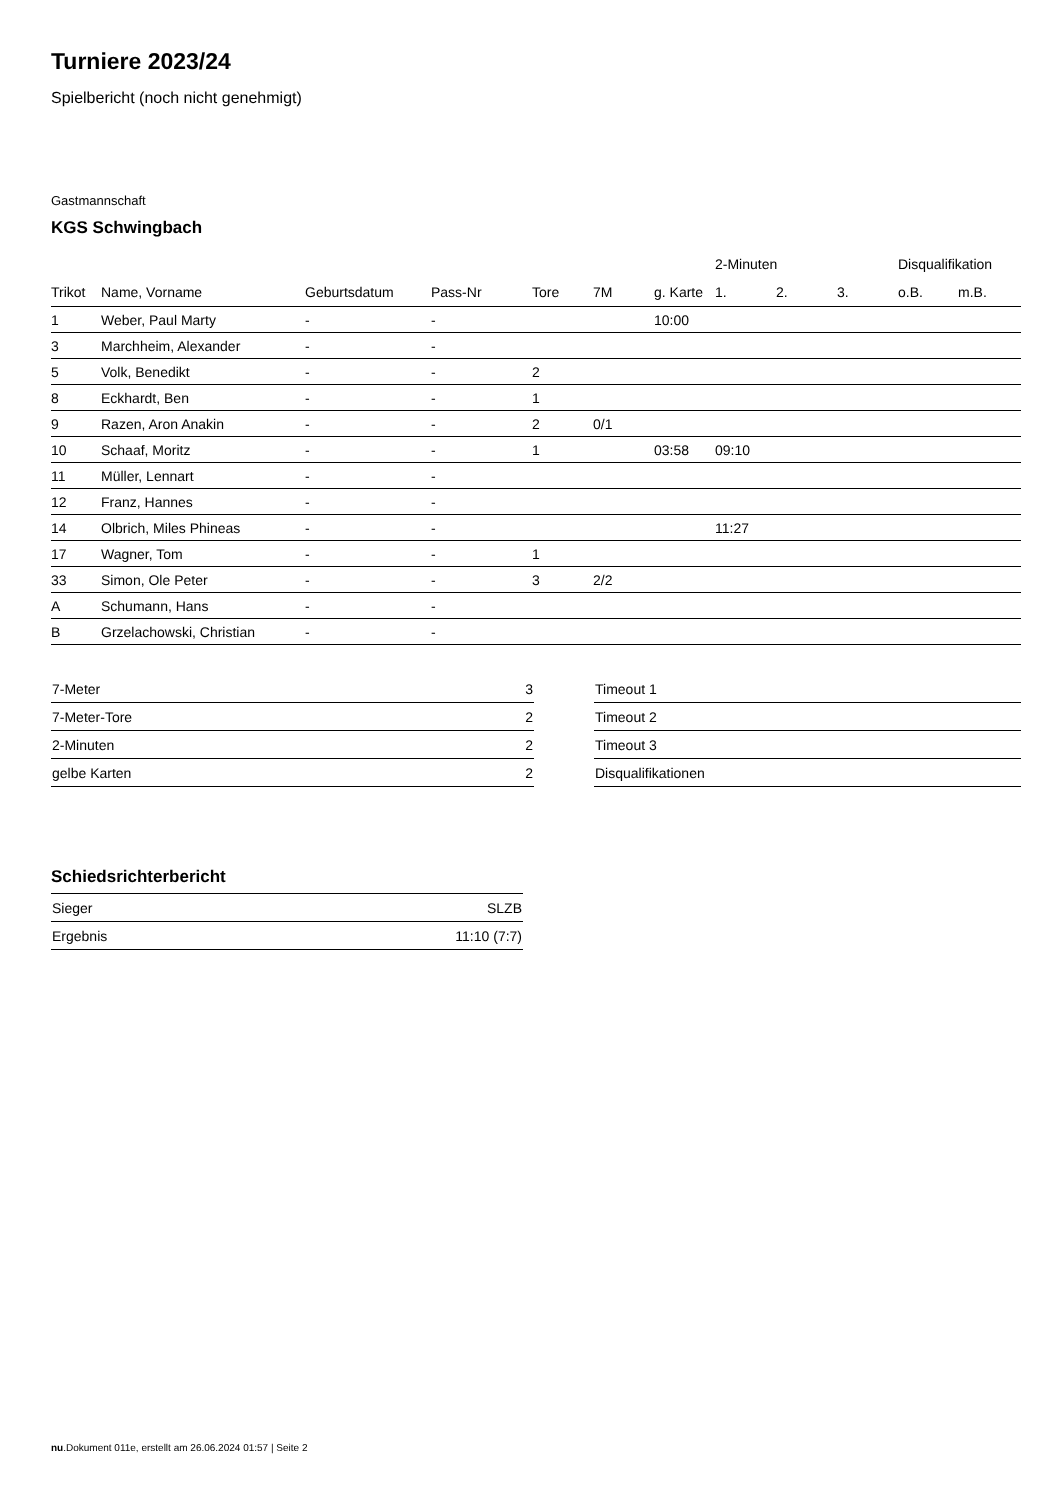Turniere 2023/24
Spielbericht (noch nicht genehmigt)
Gastmannschaft
KGS Schwingbach
| | | | | | | | 2-Minuten | | | Disqualifikation | |
| --- | --- | --- | --- | --- | --- | --- | --- | --- | --- | --- | --- |
| Trikot | Name, Vorname | Geburtsdatum | Pass-Nr | Tore | 7M | g. Karte | 1. | 2. | 3. | o.B. | m.B. |
| 1 | Weber, Paul Marty | - | - | | | 10:00 | | | | | |
| 3 | Marchheim, Alexander | - | - | | | | | | | | |
| 5 | Volk, Benedikt | - | - | 2 | | | | | | | |
| 8 | Eckhardt, Ben | - | - | 1 | | | | | | | |
| 9 | Razen, Aron Anakin | - | - | 2 | 0/1 | | | | | | |
| 10 | Schaaf, Moritz | - | - | 1 | | 03:58 | 09:10 | | | | |
| 11 | Müller, Lennart | - | - | | | | | | | | |
| 12 | Franz, Hannes | - | - | | | | | | | | |
| 14 | Olbrich, Miles Phineas | - | - | | | | 11:27 | | | | |
| 17 | Wagner, Tom | - | - | 1 | | | | | | | |
| 33 | Simon, Ole Peter | - | - | 3 | 2/2 | | | | | | |
| A | Schumann, Hans | - | - | | | | | | | | |
| B | Grzelachowski, Christian | - | - | | | | | | | | |
| 7-Meter | 3 |
| 7-Meter-Tore | 2 |
| 2-Minuten | 2 |
| gelbe Karten | 2 |
| Timeout 1 | |
| Timeout 2 | |
| Timeout 3 | |
| Disqualifikationen | |
Schiedsrichterbericht
| Sieger | SLZB |
| Ergebnis | 11:10 (7:7) |
nu.Dokument 011e, erstellt am 26.06.2024 01:57 | Seite 2